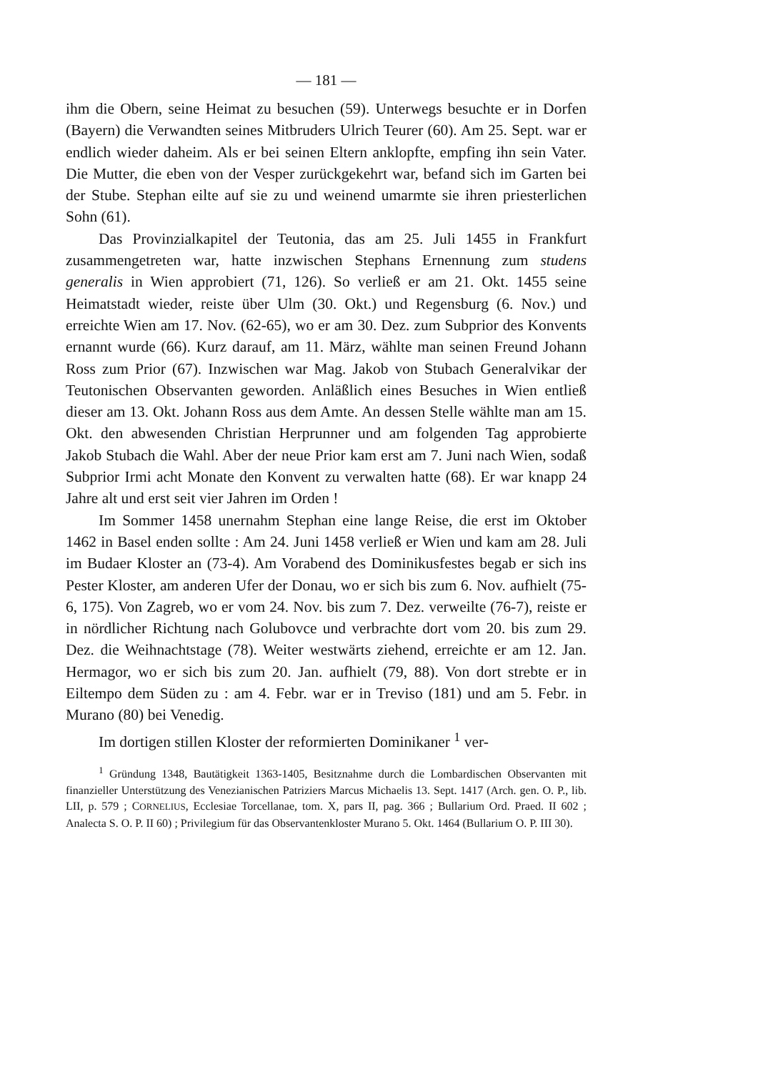— 181 —
ihm die Obern, seine Heimat zu besuchen (59). Unterwegs besuchte er in Dorfen (Bayern) die Verwandten seines Mitbruders Ulrich Teurer (60). Am 25. Sept. war er endlich wieder daheim. Als er bei seinen Eltern anklopfte, empfing ihn sein Vater. Die Mutter, die eben von der Vesper zurückgekehrt war, befand sich im Garten bei der Stube. Stephan eilte auf sie zu und weinend umarmte sie ihren priesterlichen Sohn (61).
Das Provinzialkapitel der Teutonia, das am 25. Juli 1455 in Frankfurt zusammengetreten war, hatte inzwischen Stephans Ernennung zum studens generalis in Wien approbiert (71, 126). So verließ er am 21. Okt. 1455 seine Heimatstadt wieder, reiste über Ulm (30. Okt.) und Regensburg (6. Nov.) und erreichte Wien am 17. Nov. (62-65), wo er am 30. Dez. zum Subprior des Konvents ernannt wurde (66). Kurz darauf, am 11. März, wählte man seinen Freund Johann Ross zum Prior (67). Inzwischen war Mag. Jakob von Stubach Generalvikar der Teutonischen Observanten geworden. Anläßlich eines Besuches in Wien entließ dieser am 13. Okt. Johann Ross aus dem Amte. An dessen Stelle wählte man am 15. Okt. den abwesenden Christian Herprunner und am folgenden Tag approbierte Jakob Stubach die Wahl. Aber der neue Prior kam erst am 7. Juni nach Wien, sodaß Subprior Irmi acht Monate den Konvent zu verwalten hatte (68). Er war knapp 24 Jahre alt und erst seit vier Jahren im Orden !
Im Sommer 1458 unernahm Stephan eine lange Reise, die erst im Oktober 1462 in Basel enden sollte : Am 24. Juni 1458 verließ er Wien und kam am 28. Juli im Budaer Kloster an (73-4). Am Vorabend des Dominikusfestes begab er sich ins Pester Kloster, am anderen Ufer der Donau, wo er sich bis zum 6. Nov. aufhielt (75-6, 175). Von Zagreb, wo er vom 24. Nov. bis zum 7. Dez. verweilte (76-7), reiste er in nördlicher Richtung nach Golubovce und verbrachte dort vom 20. bis zum 29. Dez. die Weihnachtstage (78). Weiter westwärts ziehend, erreichte er am 12. Jan. Hermagor, wo er sich bis zum 20. Jan. aufhielt (79, 88). Von dort strebte er in Eiltempo dem Süden zu : am 4. Febr. war er in Treviso (181) und am 5. Febr. in Murano (80) bei Venedig.
Im dortigen stillen Kloster der reformierten Dominikaner <sup>1</sup> ver-
<sup>1</sup> Gründung 1348, Bautätigkeit 1363-1405, Besitznahme durch die Lombardischen Observanten mit finanzieller Unterstützung des Venezianischen Patriziers Marcus Michaelis 13. Sept. 1417 (Arch. gen. O. P., lib. LII, p. 579 ; CORNELIUS, Ecclesiae Torcellanae, tom. X, pars II, pag. 366 ; Bullarium Ord. Praed. II 602 ; Analecta S. O. P. II 60) ; Privilegium für das Observantenkloster Murano 5. Okt. 1464 (Bullarium O. P. III 30).